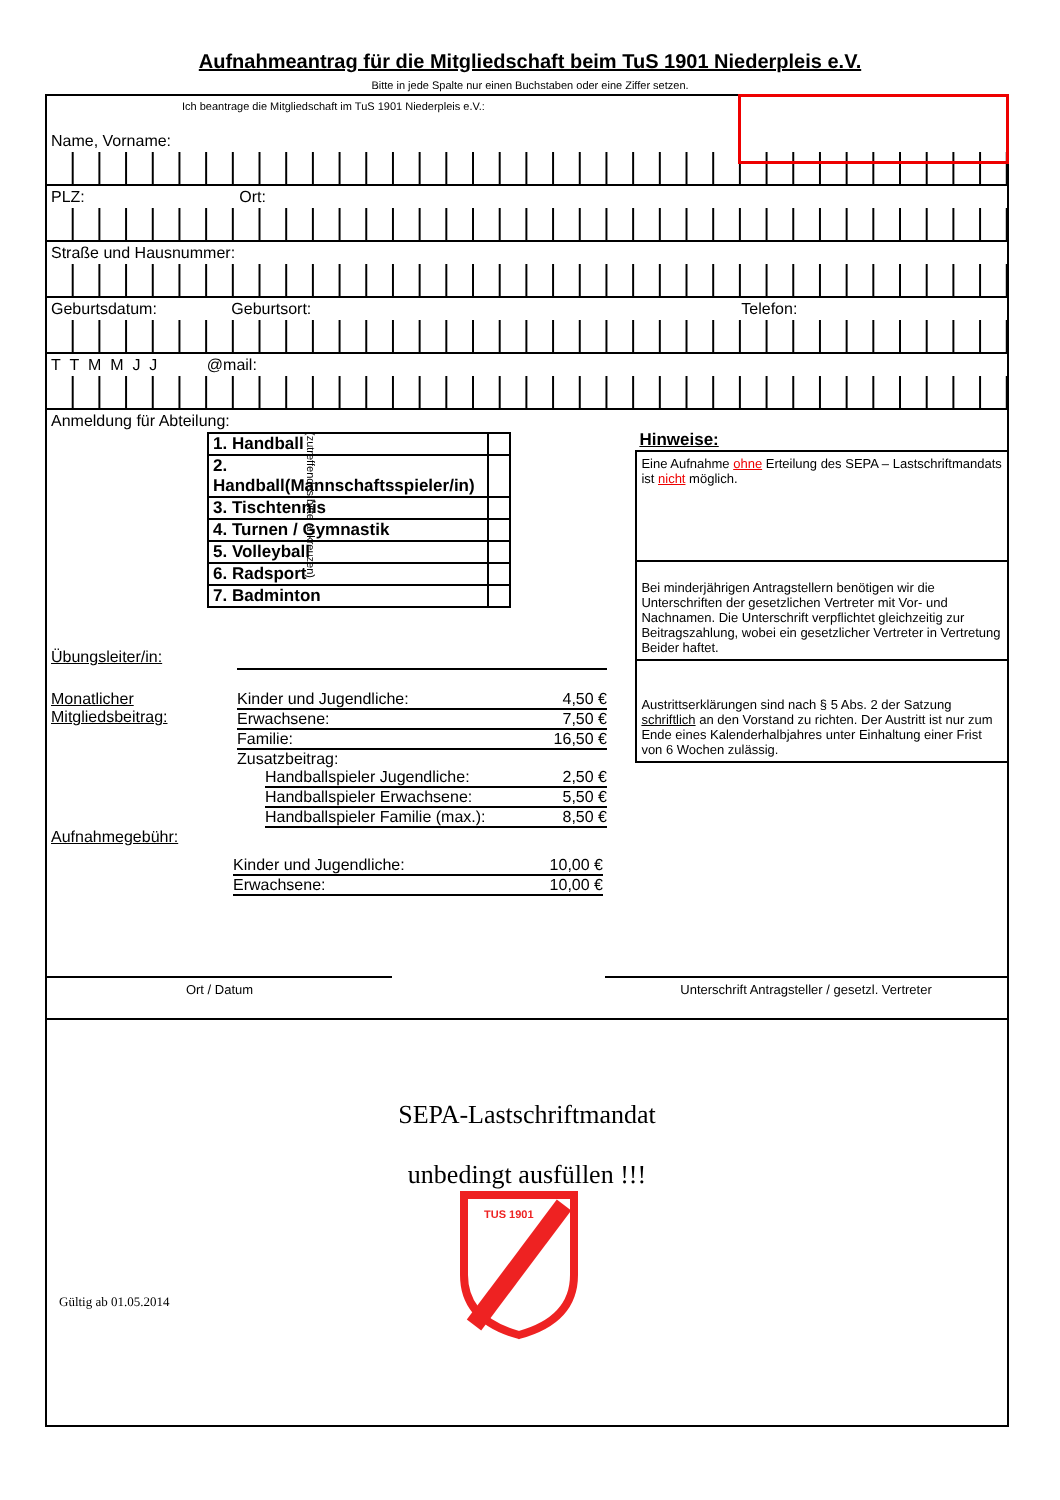Aufnahmeantrag für die Mitgliedschaft beim TuS 1901 Niederpleis e.V.
Bitte in jede Spalte nur einen Buchstaben oder eine Ziffer setzen.
Ich beantrage die Mitgliedschaft im TuS 1901 Niederpleis e.V.:
Name, Vorname:
PLZ: Ort:
Straße und Hausnummer:
Geburtsdatum: Geburtsort: Telefon:
T T M M J J @mail:
Anmeldung für Abteilung:
(zutreffendes bitte ankreuzen)
| 1. Handball | |
| 2. Handball(Mannschaftsspieler/in) | |
| 3. Tischtennis | |
| 4. Turnen / Gymnastik | |
| 5. Volleyball | |
| 6. Radsport | |
| 7. Badminton | |
Übungsleiter/in:
Monatlicher Mitgliedsbeitrag:
Kinder und Jugendliche: 4,50 €
Erwachsene: 7,50 €
Familie: 16,50 €
Zusatzbeitrag:
Handballspieler Jugendliche: 2,50 €
Handballspieler Erwachsene: 5,50 €
Handballspieler Familie (max.): 8,50 €
Aufnahmegebühr:
Kinder und Jugendliche: 10,00 €
Erwachsene: 10,00 €
Hinweise:
Eine Aufnahme ohne Erteilung des SEPA – Lastschriftmandats ist nicht möglich.
Bei minderjährigen Antragstellern benötigen wir die Unterschriften der gesetzlichen Vertreter mit Vor- und Nachnamen. Die Unterschrift verpflichtet gleichzeitig zur Beitragszahlung, wobei ein gesetzlicher Vertreter in Vertretung Beider haftet.
Austrittserklärungen sind nach § 5 Abs. 2 der Satzung schriftlich an den Vorstand zu richten. Der Austritt ist nur zum Ende eines Kalenderhalbjahres unter Einhaltung einer Frist von 6 Wochen zulässig.
Ort / Datum Unterschrift Antragsteller / gesetzl. Vertreter
SEPA-Lastschriftmandat
unbedingt ausfüllen !!!
Gültig ab 01.05.2014
TUS 1901